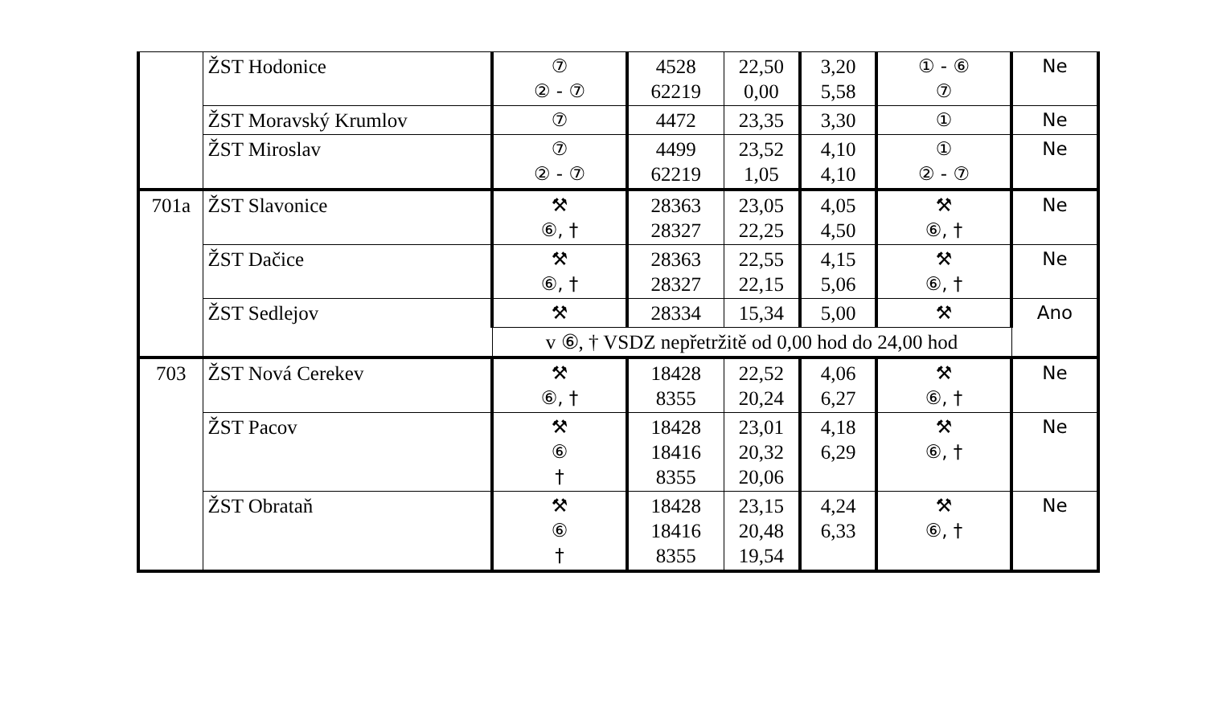| | ŽST Hodonice | ⑦ ② - ⑦ | 4528 62219 | 22,50 0,00 | 3,20 5,58 | ① - ⑥ ⑦ | Ne |
| | ŽST Moravský Krumlov | ⑦ | 4472 | 23,35 | 3,30 | ① | Ne |
| | ŽST Miroslav | ⑦ ② - ⑦ | 4499 62219 | 23,52 1,05 | 4,10 4,10 | ① ② - ⑦ | Ne |
| 701a | ŽST Slavonice | ⚒ ⑥, † | 28363 28327 | 23,05 22,25 | 4,05 4,50 | ⚒ ⑥, † | Ne |
| | ŽST Dačice | ⚒ ⑥, † | 28363 28327 | 22,55 22,15 | 4,15 5,06 | ⚒ ⑥, † | Ne |
| | ŽST Sedlejov | ⚒ | 28334 | 15,34 | 5,00 | ⚒ | Ano |
| | | v ⑥, † VSDZ nepřetržitě od 0,00 hod do 24,00 hod | | | | | |
| 703 | ŽST Nová Cerekev | ⚒ ⑥, † | 18428 8355 | 22,52 20,24 | 4,06 6,27 | ⚒ ⑥, † | Ne |
| | ŽST Pacov | ⚒ ⑥ † | 18428 18416 8355 | 23,01 20,32 20,06 | 4,18 6,29 | ⚒ ⑥, † | Ne |
| | ŽST Obrataň | ⚒ ⑥ † | 18428 18416 8355 | 23,15 20,48 19,54 | 4,24 6,33 | ⚒ ⑥, † | Ne |